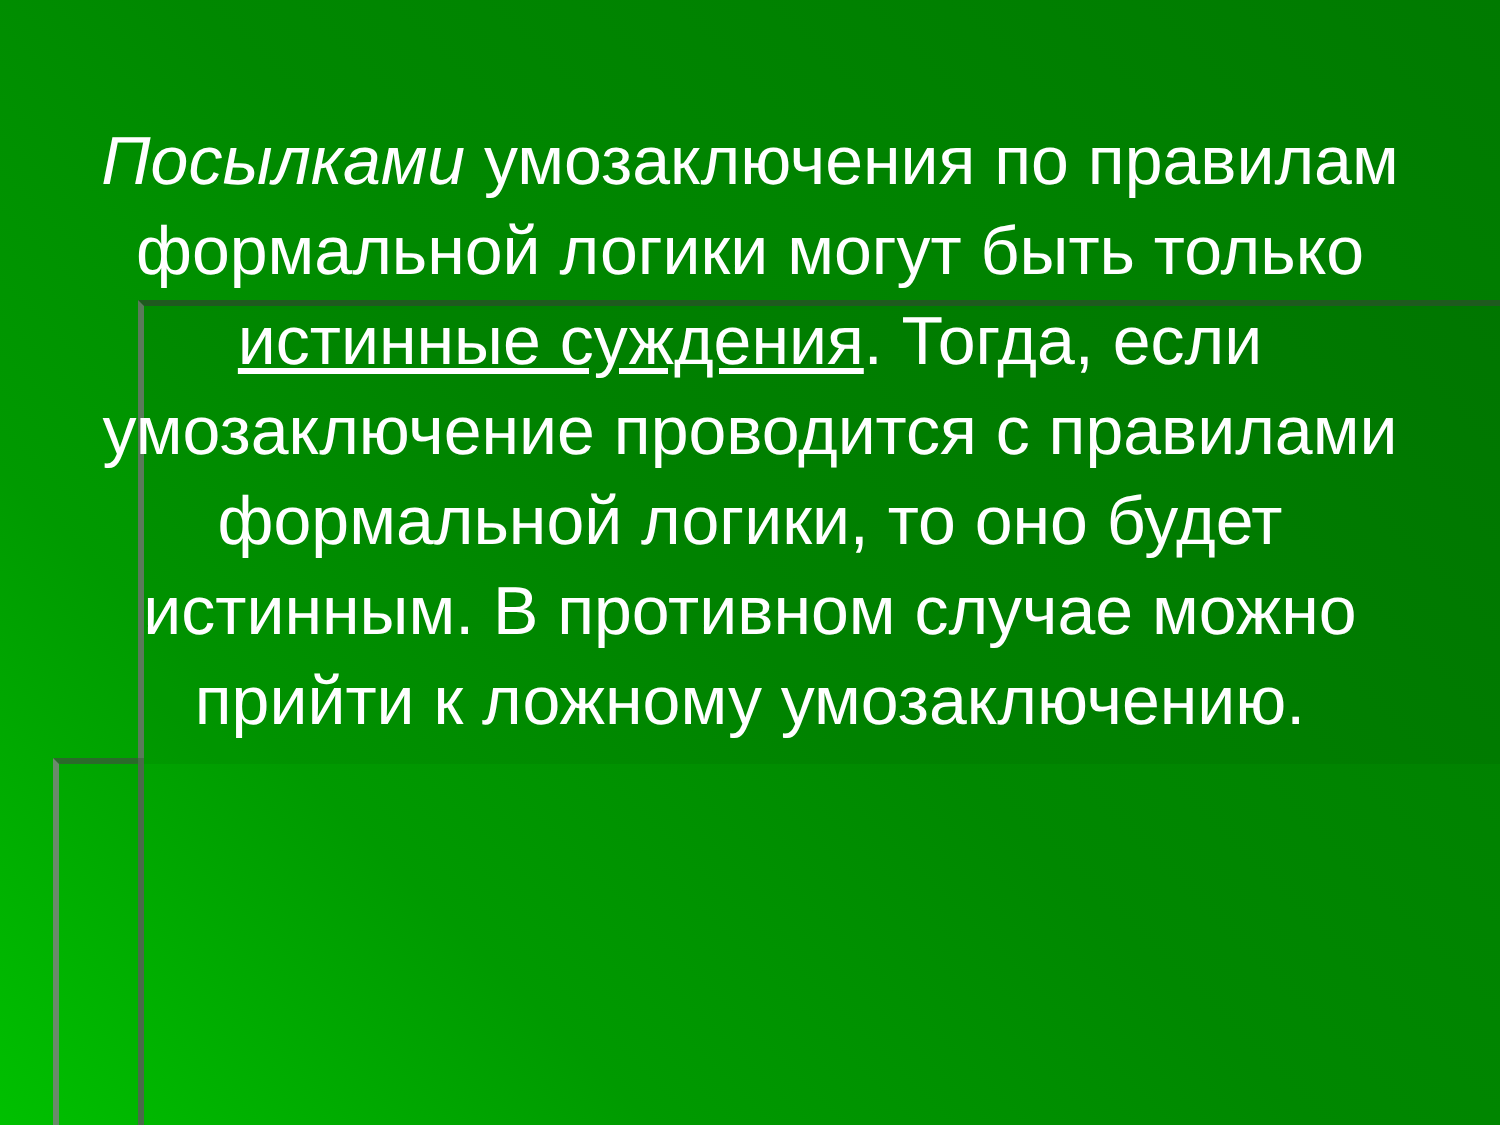Посылками умозаключения по правилам формальной логики могут быть только истинные суждения. Тогда, если умозаключение проводится с правилами формальной логики, то оно будет истинным. В противном случае можно прийти к ложному умозаключению.